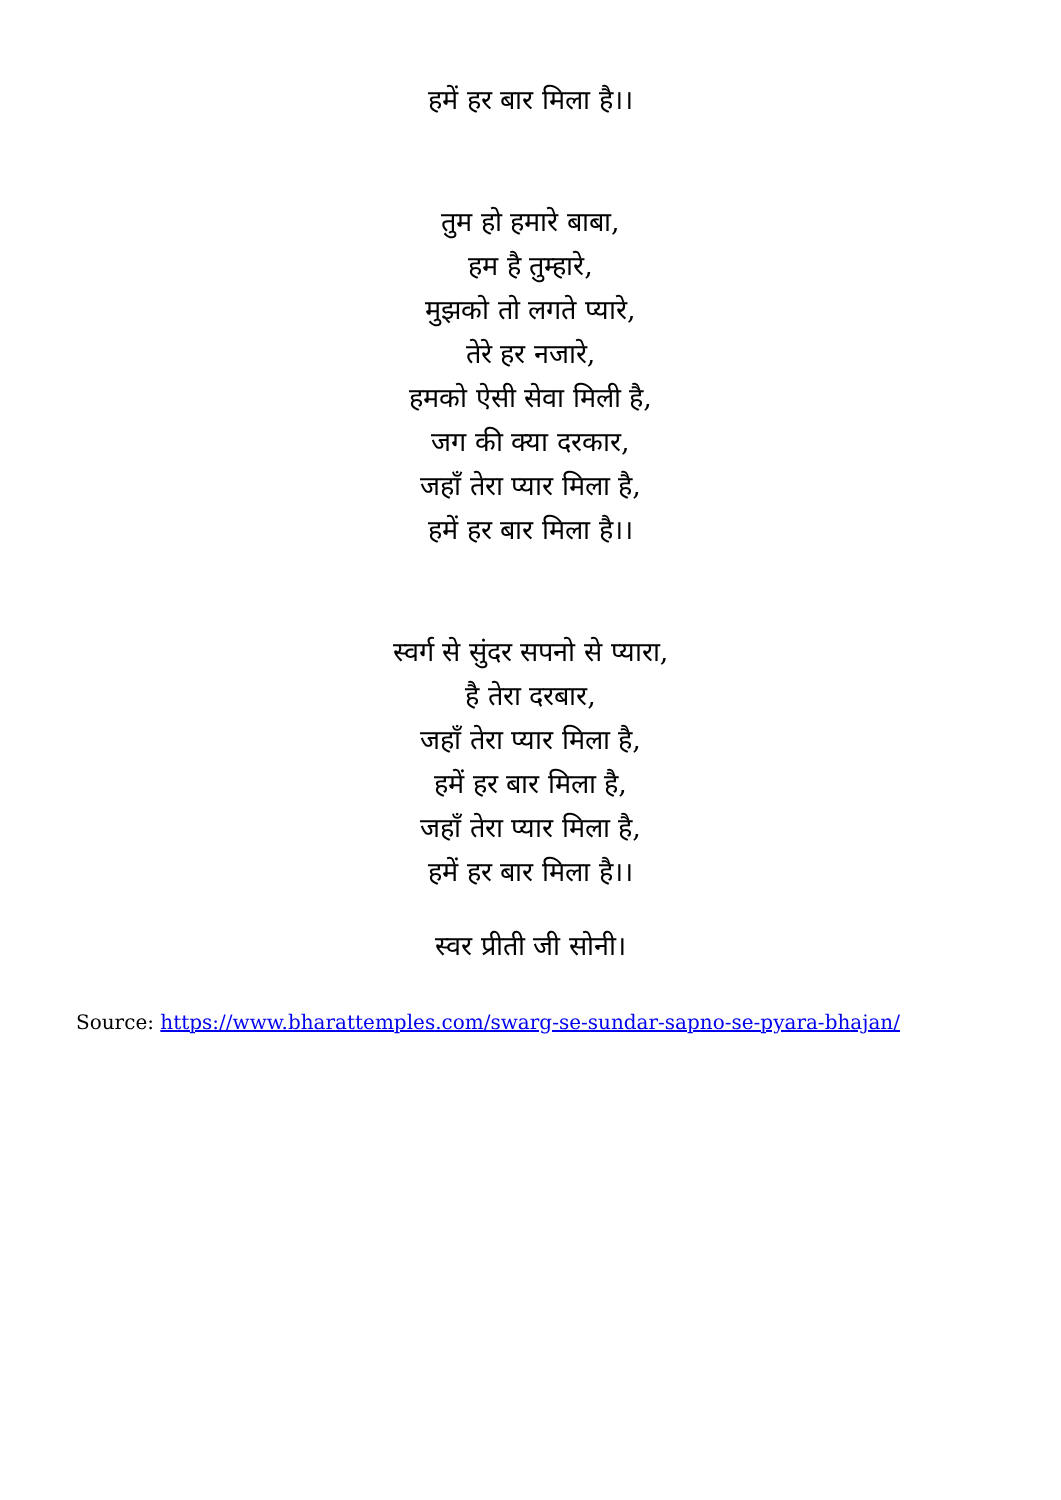हमें हर बार मिला है।।
तुम हो हमारे बाबा,
हम है तुम्हारे,
मुझको तो लगते प्यारे,
तेरे हर नजारे,
हमको ऐसी सेवा मिली है,
जग की क्या दरकार,
जहाँ तेरा प्यार मिला है,
हमें हर बार मिला है।।
स्वर्ग से सुंदर सपनो से प्यारा,
है तेरा दरबार,
जहाँ तेरा प्यार मिला है,
हमें हर बार मिला है,
जहाँ तेरा प्यार मिला है,
हमें हर बार मिला है।।
स्वर प्रीती जी सोनी।
Source: https://www.bharattemples.com/swarg-se-sundar-sapno-se-pyara-bhajan/